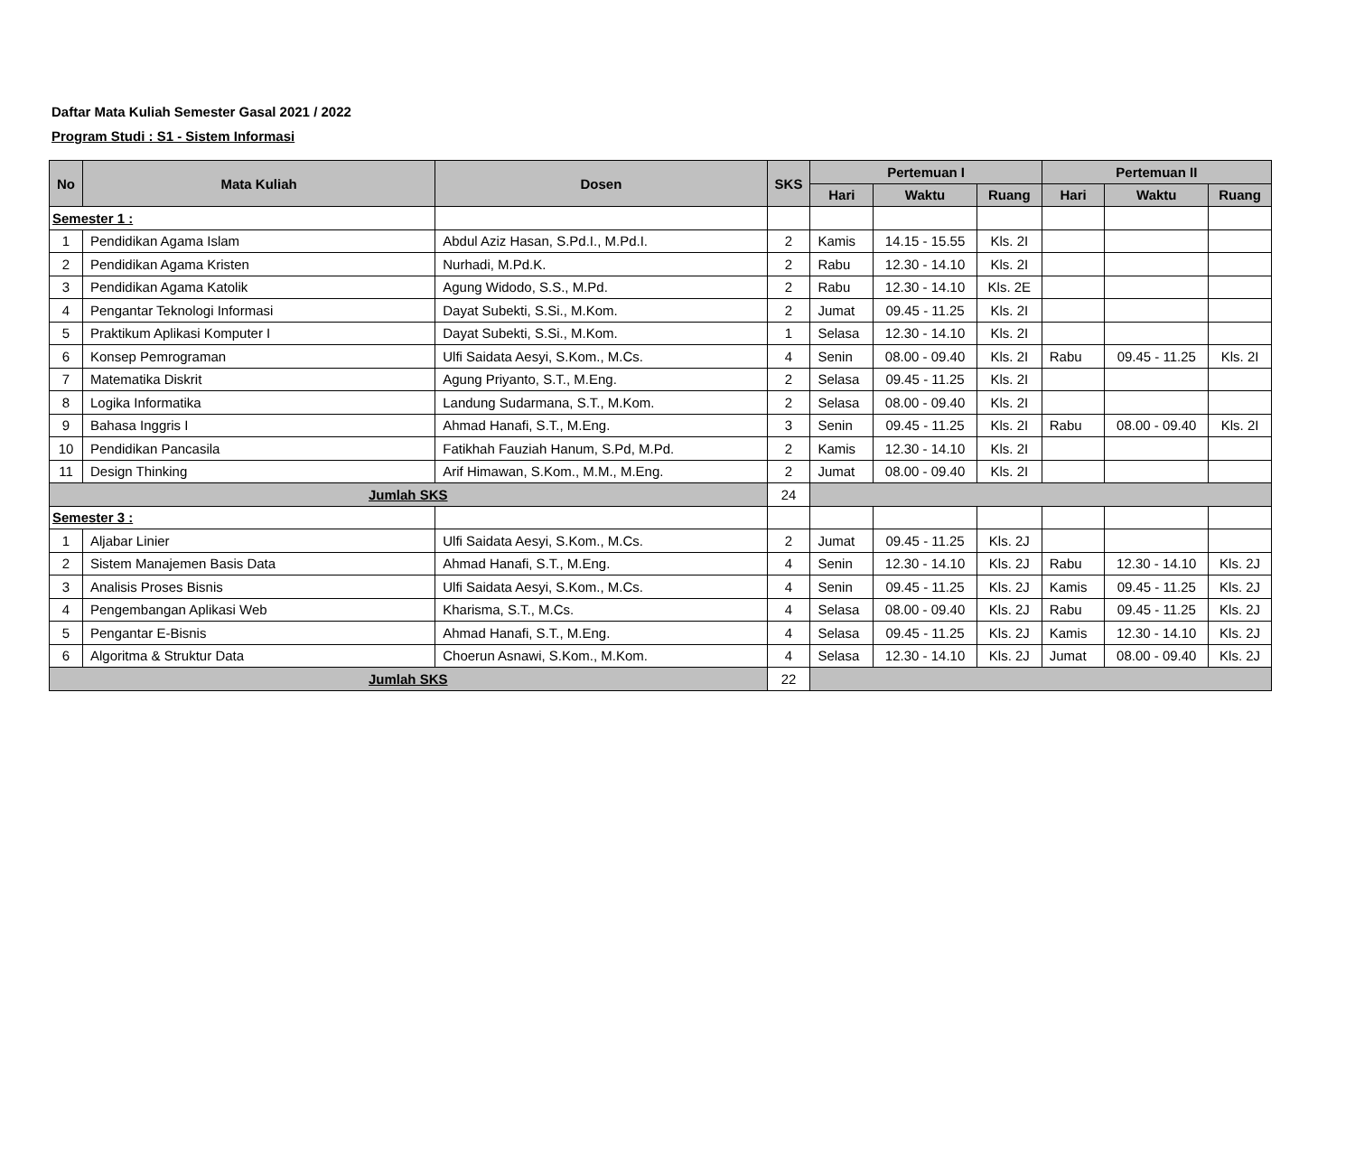Daftar Mata Kuliah Semester Gasal 2021 / 2022
Program Studi : S1 - Sistem Informasi
| No | Mata Kuliah | Dosen | SKS | Pertemuan I | | | Pertemuan II | | |
| --- | --- | --- | --- | --- | --- | --- | --- | --- | --- |
| | | | | Hari | Waktu | Ruang | Hari | Waktu | Ruang |
| Semester 1 : | | | | | | | | | |
| 1 | Pendidikan Agama Islam | Abdul Aziz Hasan, S.Pd.I., M.Pd.I. | 2 | Kamis | 14.15 - 15.55 | Kls. 2I | | | |
| 2 | Pendidikan Agama Kristen | Nurhadi, M.Pd.K. | 2 | Rabu | 12.30 - 14.10 | Kls. 2I | | | |
| 3 | Pendidikan Agama Katolik | Agung Widodo, S.S., M.Pd. | 2 | Rabu | 12.30 - 14.10 | Kls. 2E | | | |
| 4 | Pengantar Teknologi Informasi | Dayat Subekti, S.Si., M.Kom. | 2 | Jumat | 09.45 - 11.25 | Kls. 2I | | | |
| 5 | Praktikum Aplikasi Komputer I | Dayat Subekti, S.Si., M.Kom. | 1 | Selasa | 12.30 - 14.10 | Kls. 2I | | | |
| 6 | Konsep Pemrograman | Ulfi Saidata Aesyi, S.Kom., M.Cs. | 4 | Senin | 08.00 - 09.40 | Kls. 2I | Rabu | 09.45 - 11.25 | Kls. 2I |
| 7 | Matematika Diskrit | Agung Priyanto, S.T., M.Eng. | 2 | Selasa | 09.45 - 11.25 | Kls. 2I | | | |
| 8 | Logika Informatika | Landung Sudarmana, S.T., M.Kom. | 2 | Selasa | 08.00 - 09.40 | Kls. 2I | | | |
| 9 | Bahasa Inggris I | Ahmad Hanafi, S.T., M.Eng. | 3 | Senin | 09.45 - 11.25 | Kls. 2I | Rabu | 08.00 - 09.40 | Kls. 2I |
| 10 | Pendidikan Pancasila | Fatikhah Fauziah Hanum, S.Pd, M.Pd. | 2 | Kamis | 12.30 - 14.10 | Kls. 2I | | | |
| 11 | Design Thinking | Arif Himawan, S.Kom., M.M., M.Eng. | 2 | Jumat | 08.00 - 09.40 | Kls. 2I | | | |
| Jumlah SKS | | | 24 | | | | | | |
| Semester 3 : | | | | | | | | | |
| 1 | Aljabar Linier | Ulfi Saidata Aesyi, S.Kom., M.Cs. | 2 | Jumat | 09.45 - 11.25 | Kls. 2J | | | |
| 2 | Sistem Manajemen Basis Data | Ahmad Hanafi, S.T., M.Eng. | 4 | Senin | 12.30 - 14.10 | Kls. 2J | Rabu | 12.30 - 14.10 | Kls. 2J |
| 3 | Analisis Proses Bisnis | Ulfi Saidata Aesyi, S.Kom., M.Cs. | 4 | Senin | 09.45 - 11.25 | Kls. 2J | Kamis | 09.45 - 11.25 | Kls. 2J |
| 4 | Pengembangan Aplikasi Web | Kharisma, S.T., M.Cs. | 4 | Selasa | 08.00 - 09.40 | Kls. 2J | Rabu | 09.45 - 11.25 | Kls. 2J |
| 5 | Pengantar E-Bisnis | Ahmad Hanafi, S.T., M.Eng. | 4 | Selasa | 09.45 - 11.25 | Kls. 2J | Kamis | 12.30 - 14.10 | Kls. 2J |
| 6 | Algoritma & Struktur Data | Choerun Asnawi, S.Kom., M.Kom. | 4 | Selasa | 12.30 - 14.10 | Kls. 2J | Jumat | 08.00 - 09.40 | Kls. 2J |
| Jumlah SKS | | | 22 | | | | | | |